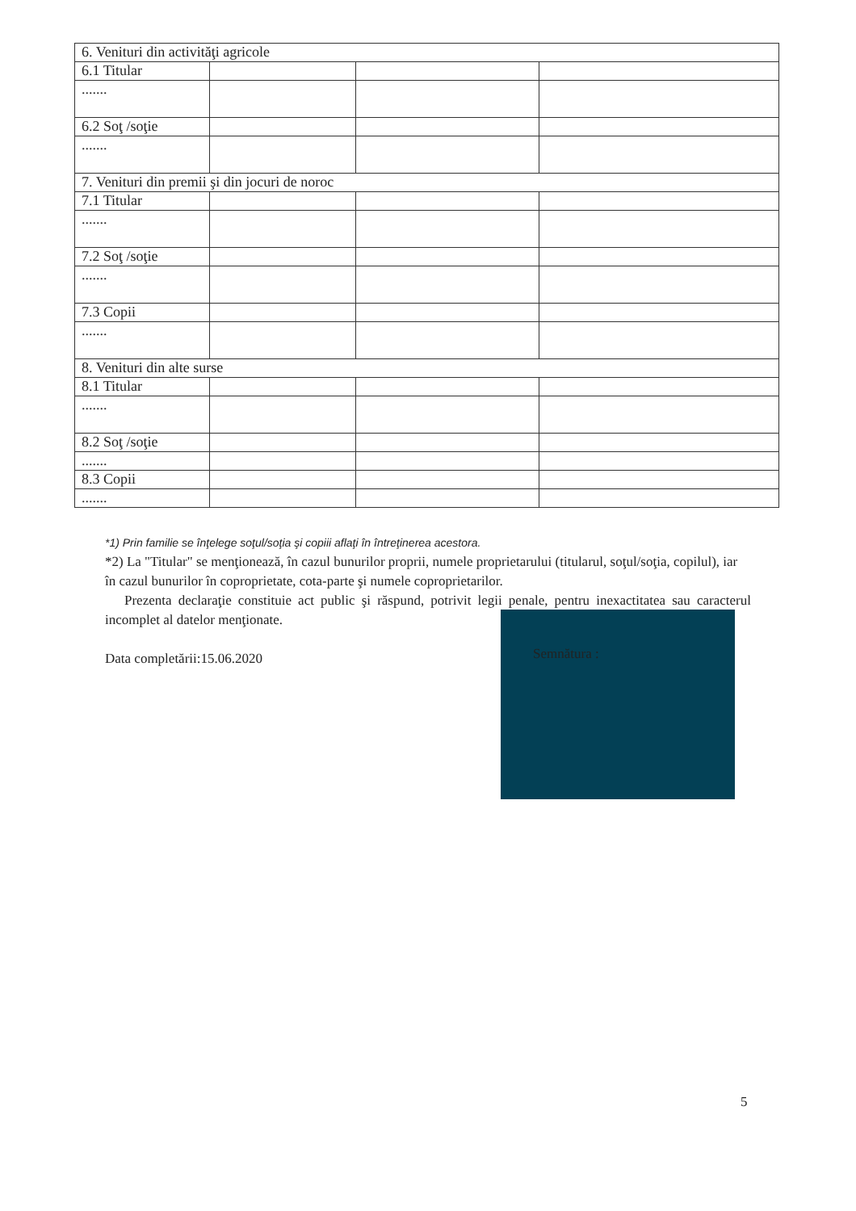| 6. Venituri din activităţi agricole | | | |
| 6.1 Titular | | | |
| ....... | | | |
| 6.2 Soţ /soţie | | | |
| ....... | | | |
| 7. Venituri din premii şi din jocuri de noroc | | | |
| 7.1 Titular | | | |
| ....... | | | |
| 7.2 Soţ /soţie | | | |
| ....... | | | |
| 7.3 Copii | | | |
| ....... | | | |
| 8. Venituri din alte surse | | | |
| 8.1 Titular | | | |
| ....... | | | |
| 8.2 Soţ /soţie | | | |
| ....... | | | |
| 8.3 Copii | | | |
| ....... | | | |
*1) Prin familie se înţelege soţul/soţia şi copiii aflaţi în întreţinerea acestora.
*2) La "Titular" se menţionează, în cazul bunurilor proprii, numele proprietarului (titularul, soţul/soţia, copilul), iar în cazul bunurilor în coproprietate, cota-parte şi numele coproprietarilor.
Prezenta declaraţie constituie act public şi răspund, potrivit legii penale, pentru inexactitatea sau caracterul incomplet al datelor menţionate.
Data completării:15.06.2020
Semnătura :
5